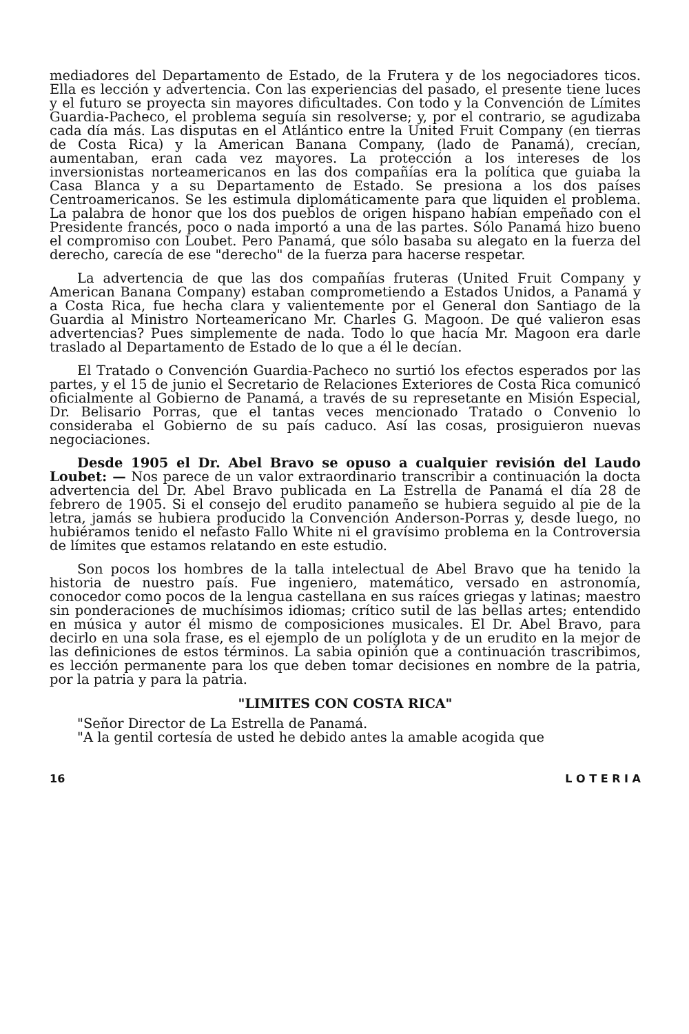mediadores del Departamento de Estado, de la Frutera y de los negociadores ticos. Ella es lección y advertencia. Con las experiencias del pasado, el presente tiene luces y el futuro se proyecta sin mayores dificultades. Con todo y la Convención de Límites Guardia-Pacheco, el problema seguía sin resolverse; y, por el contrario, se agudizaba cada día más. Las disputas en el Atlántico entre la United Fruit Company (en tierras de Costa Rica) y la American Banana Company, (lado de Panamá), crecían, aumentaban, eran cada vez mayores. La protección a los intereses de los inversionistas norteamericanos en las dos compañías era la política que guiaba la Casa Blanca y a su Departamento de Estado. Se presiona a los dos países Centroamericanos. Se les estimula diplomáticamente para que liquiden el problema. La palabra de honor que los dos pueblos de origen hispano habían empeñado con el Presidente francés, poco o nada importó a una de las partes. Sólo Panamá hizo bueno el compromiso con Loubet. Pero Panamá, que sólo basaba su alegato en la fuerza del derecho, carecía de ese "derecho" de la fuerza para hacerse respetar.
La advertencia de que las dos compañías fruteras (United Fruit Company y American Banana Company) estaban comprometiendo a Estados Unidos, a Panamá y a Costa Rica, fue hecha clara y valientemente por el General don Santiago de la Guardia al Ministro Norteamericano Mr. Charles G. Magoon. De qué valieron esas advertencias? Pues simplemente de nada. Todo lo que hacía Mr. Magoon era darle traslado al Departamento de Estado de lo que a él le decían.
El Tratado o Convención Guardia-Pacheco no surtió los efectos esperados por las partes, y el 15 de junio el Secretario de Relaciones Exteriores de Costa Rica comunicó oficialmente al Gobierno de Panamá, a través de su represetante en Misión Especial, Dr. Belisario Porras, que el tantas veces mencionado Tratado o Convenio lo consideraba el Gobierno de su país caduco. Así las cosas, prosiguieron nuevas negociaciones.
Desde 1905 el Dr. Abel Bravo se opuso a cualquier revisión del Laudo Loubet: — Nos parece de un valor extraordinario transcribir a continuación la docta advertencia del Dr. Abel Bravo publicada en La Estrella de Panamá el día 28 de febrero de 1905. Si el consejo del erudito panameño se hubiera seguido al pie de la letra, jamás se hubiera producido la Convención Anderson-Porras y, desde luego, no hubiéramos tenido el nefasto Fallo White ni el gravísimo problema en la Controversia de límites que estamos relatando en este estudio.
Son pocos los hombres de la talla intelectual de Abel Bravo que ha tenido la historia de nuestro país. Fue ingeniero, matemático, versado en astronomía, conocedor como pocos de la lengua castellana en sus raíces griegas y latinas; maestro sin ponderaciones de muchísimos idiomas; crítico sutil de las bellas artes; entendido en música y autor él mismo de composiciones musicales. El Dr. Abel Bravo, para decirlo en una sola frase, es el ejemplo de un políglota y de un erudito en la mejor de las definiciones de estos términos. La sabia opinión que a continuación trascribimos, es lección permanente para los que deben tomar decisiones en nombre de la patria, por la patria y para la patria.
"LIMITES CON COSTA RICA"
"Señor Director de La Estrella de Panamá.
"A la gentil cortesía de usted he debido antes la amable acogida que
16 L O T E R I A